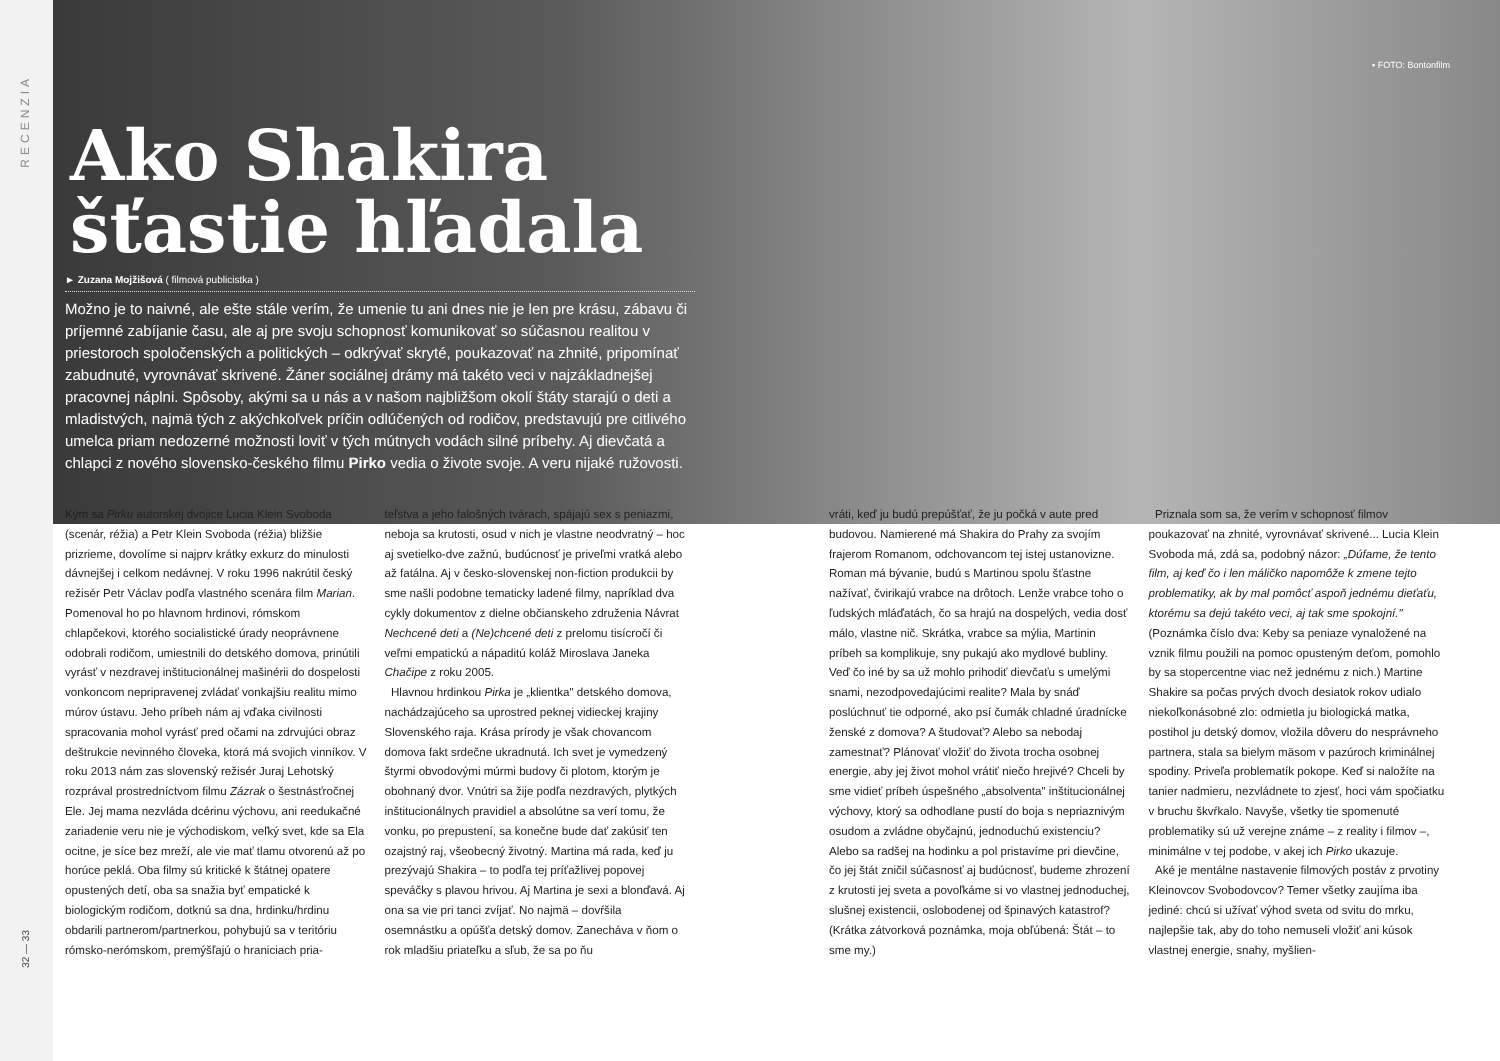RECENZIA
32 — 33
▪ FOTO: Bontonfilm
Ako Shakira
šťastie hľadala
► Zuzana Mojžišová ( filmová publicistka )
Možno je to naivné, ale ešte stále verím, že umenie tu ani dnes nie je len pre krásu, zábavu či príjemné zabíjanie času, ale aj pre svoju schopnosť komunikovať so súčasnou realitou v priestoroch spoločenských a politických – odkrývať skryté, poukazovať na zhnité, pripomínať zabudnuté, vyrovnávať skrivené. Žáner sociálnej drámy má takéto veci v najzákladnejšej pracovnej náplni. Spôsoby, akými sa u nás a v našom najbližšom okolí štáty starajú o deti a mladistvých, najmä tých z akýchkoľvek príčin odlúčených od rodičov, predstavujú pre citlivého umelca priam nedozerné možnosti loviť v tých mútnych vodách silné príbehy. Aj dievčatá a chlapci z nového slovensko-českého filmu Pirko vedia o živote svoje. A veru nijaké ružovosti.
Kým sa Pirku autorskej dvojice Lucia Klein Svoboda (scenár, réžia) a Petr Klein Svoboda (réžia) bližšie prizrieme, dovolíme si najprv krátky exkurz do minulosti dávnejšej i celkom nedávnej. V roku 1996 nakrútil český režisér Petr Václav podľa vlastného scenára film Marian. Pomenoval ho po hlavnom hrdinovi, rómskom chlapčekovi, ktorého socialistické úrady neoprávnene odobrali rodičom, umiestnili do detského domova, prinútili vyrásť v nezdravej inštitucionálnej mašinérii do dospelosti vonkoncom nepripravenej zvládať vonkajšiu realitu mimo múrov ústavu. Jeho príbeh nám aj vďaka civilnosti spracovania mohol vyrásť pred očami na zdrvujúci obraz deštrukcie nevinného človeka, ktorá má svojich vinníkov. V roku 2013 nám zas slovenský režisér Juraj Lehotský rozprával prostredníctvom filmu Zázrak o šestnásťročnej Ele. Jej mama nezvláda dcérinu výchovu, ani reedukačné zariadenie veru nie je východiskom, veľký svet, kde sa Ela ocitne, je síce bez mreží, ale vie mať tlamu otvorenú až po horúce peklá. Oba filmy sú kritické k štátnej opatere opustených detí, oba sa snažia byť empatické k biologickým rodičom, dotknú sa dna, hrdinku/hrdinu obdarili partnerom/partnerkou, pohybujú sa v teritóriu rómsko-nerómskom, premýšľajú o hraniciach pria-
teľstva a jeho falošných tvárach, spájajú sex s peniazmi, neboja sa krutosti, osud v nich je vlastne neodvratný – hoc aj svetielko-dve zažnú, budúcnosť je priveľmi vratká alebo až fatálna. Aj v česko-slovenskej non-fiction produkcii by sme našli podobne tematicky ladené filmy, napríklad dva cykly dokumentov z dielne občianskeho združenia Návrat Nechcené deti a (Ne)chcené deti z prelomu tisícročí či veľmi empatickú a nápaditú koláž Miroslava Janeka Chačipe z roku 2005.
Hlavnou hrdinkou Pirka je „klientka" detského domova, nachádzajúceho sa uprostred peknej vidieckej krajiny Slovenského raja. Krása prírody je však chovancom domova fakt srdečne ukradnutá. Ich svet je vymedzený štyrmi obvodovými múrmi budovy či plotom, ktorým je obohnaný dvor. Vnútri sa žije podľa nezdravých, plytkých inštitucionálnych pravidiel a absolútne sa verí tomu, že vonku, po prepustení, sa konečne bude dať zakúsiť ten ozajstný raj, všeobecný životný. Martina má rada, keď ju prezývajú Shakira – to podľa tej príťažlivej popovej speváčky s plavou hrivou. Aj Martina je sexi a blonďavá. Aj ona sa vie pri tanci zvíjať. No najmä – dovŕšila osemnástku a opúšťa detský domov. Zanecháva v ňom o rok mladšiu priateľku a sľub, že sa po ňu
vráti, keď ju budú prepúšťať, že ju počká v aute pred budovou. Namierené má Shakira do Prahy za svojím frajerom Romanom, odchovancom tej istej ustanovizne. Roman má bývanie, budú s Martinou spolu šťastne nažívať, čvirikajú vrabce na drôtoch. Lenže vrabce toho o ľudských mláďatách, čo sa hrajú na dospelých, vedia dosť málo, vlastne nič. Skrátka, vrabce sa mýlia, Martinin príbeh sa komplikuje, sny pukajú ako mydlové bubliny. Veď čo iné by sa už mohlo prihodiť dievčaťu s umelými snami, nezodpovedajúcimi realite? Mala by snáď poslúchnuť tie odporné, ako psí čumák chladné úradnícke ženské z domova? A študovať? Alebo sa nebodaj zamestnať? Plánovať vložiť do života trocha osobnej energie, aby jej život mohol vrátiť niečo hrejivé? Chceli by sme vidieť príbeh úspešného „absolventa" inštitucionálnej výchovy, ktorý sa odhodlane pustí do boja s nepriaznivým osudom a zvládne obyčajnú, jednoduchú existenciu? Alebo sa radšej na hodinku a pol pristavíme pri dievčine, čo jej štát zničil súčasnosť aj budúcnosť, budeme zhrození z krutosti jej sveta a povoľkáme si vo vlastnej jednoduchej, slušnej existencii, oslobodenej od špinavých katastrof? (Krátka zátvorková poznámka, moja obľúbená: Štát – to sme my.)
Priznala som sa, že verím v schopnosť filmov poukazovať na zhnité, vyrovnávať skrivené... Lucia Klein Svoboda má, zdá sa, podobný názor: „Dúfame, že tento film, aj keď čo i len máličko napomôže k zmene tejto problematiky, ak by mal pomôcť aspoň jednému dieťaťu, ktorému sa dejú takéto veci, aj tak sme spokojní." (Poznámka číslo dva: Keby sa peniaze vynaložené na vznik filmu použili na pomoc opusteným deťom, pomohlo by sa stopercentne viac než jednému z nich.) Martine Shakire sa počas prvých dvoch desiatok rokov udialo niekoľkonásobné zlo: odmietla ju biologická matka, postihol ju detský domov, vložila dôveru do nesprávneho partnera, stala sa bielym mäsom v pazúroch kriminálnej spodiny. Priveľa problematík pokope. Keď si naložíte na tanier nadmieru, nezvládnete to zjesť, hoci vám spočiatku v bruchu škvŕkalo. Navyše, všetky tie spomenuté problematiky sú už verejne známe – z reality i filmov –, minimálne v tej podobe, v akej ich Pirko ukazuje.
Aké je mentálne nastavenie filmových postáv z prvotiny Kleinovcov Svobodovcov? Temer všetky zaujíma iba jediné: chcú si užívať výhod sveta od svitu do mrku, najlepšie tak, aby do toho nemuseli vložiť ani kúsok vlastnej energie, snahy, myšlien-